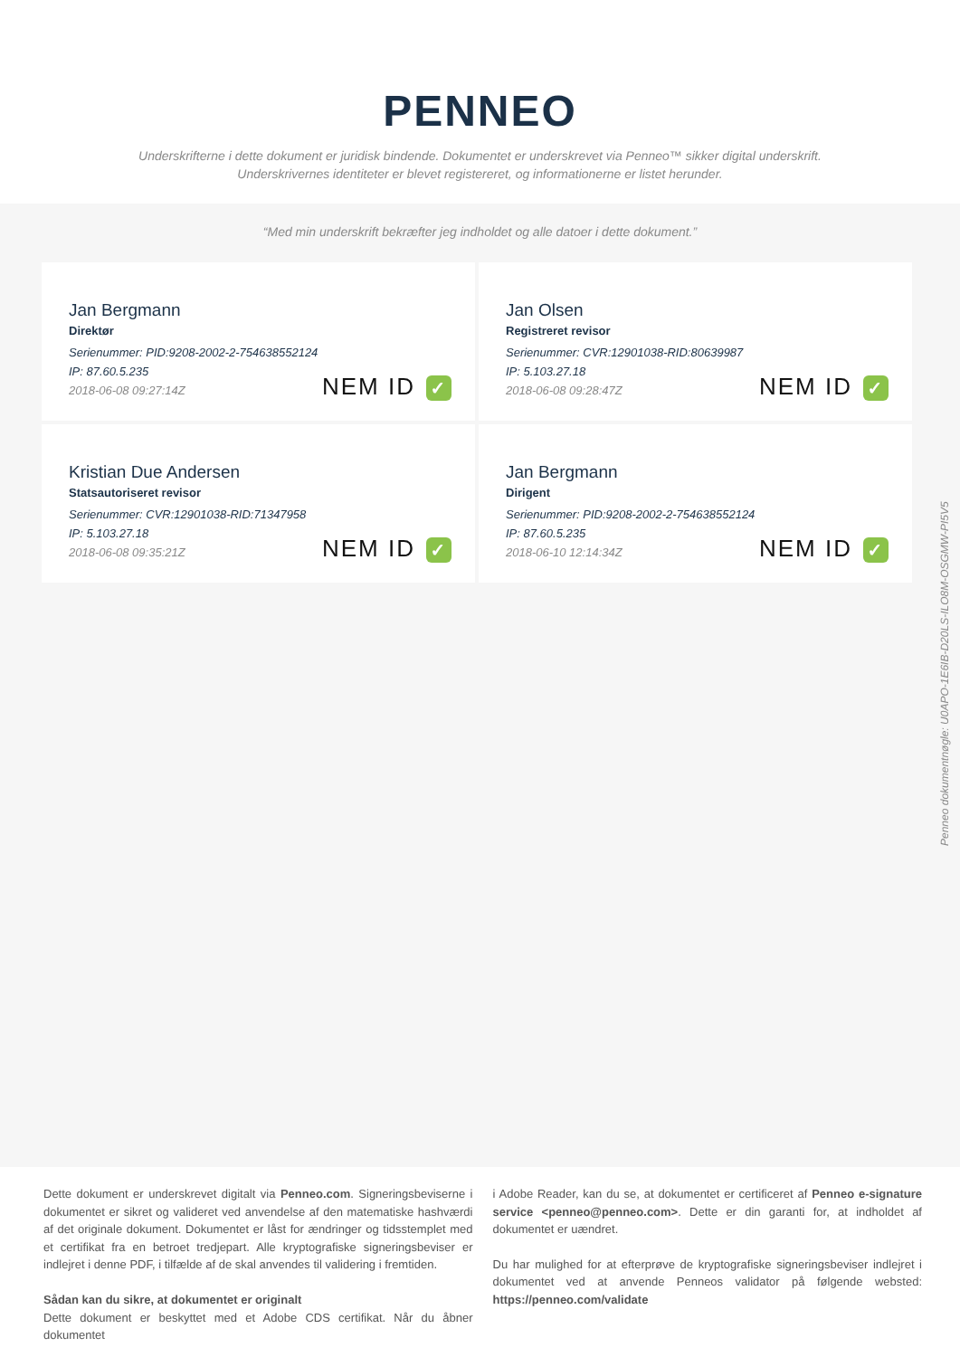PENNEO
Underskrifterne i dette dokument er juridisk bindende. Dokumentet er underskrevet via Penneo™ sikker digital underskrift.
Underskrivernes identiteter er blevet registereret, og informationerne er listet herunder.
“Med min underskrift bekræfter jeg indholdet og alle datoer i dette dokument.”
Jan Bergmann
Direktør
Serienummer: PID:9208-2002-2-754638552124
IP: 87.60.5.235
2018-06-08 09:27:14Z
NEM ID ✓
Jan Olsen
Registreret revisor
Serienummer: CVR:12901038-RID:80639987
IP: 5.103.27.18
2018-06-08 09:28:47Z
NEM ID ✓
Kristian Due Andersen
Statsautoriseret revisor
Serienummer: CVR:12901038-RID:71347958
IP: 5.103.27.18
2018-06-08 09:35:21Z
NEM ID ✓
Jan Bergmann
Dirigent
Serienummer: PID:9208-2002-2-754638552124
IP: 87.60.5.235
2018-06-10 12:14:34Z
NEM ID ✓
Penneo dokumentnøgle: U0APO-1E6IB-D20LS-ILO8M-OSGMW-PI5V5
Dette dokument er underskrevet digitalt via Penneo.com. Signeringsbeviserne i dokumentet er sikret og valideret ved anvendelse af den matematiske hashværdi af det originale dokument. Dokumentet er låst for ændringer og tidsstemplet med et certifikat fra en betroet tredjepart. Alle kryptografiske signeringsbeviser er indlejret i denne PDF, i tilfælde af de skal anvendes til validering i fremtiden.
Sådan kan du sikre, at dokumentet er originalt
Dette dokument er beskyttet med et Adobe CDS certifikat. Når du åbner dokumentet
i Adobe Reader, kan du se, at dokumentet er certificeret af Penneo e-signature service <penneo@penneo.com>. Dette er din garanti for, at indholdet af dokumentet er uændret.
Du har mulighed for at efterprøve de kryptografiske signeringsbeviser indlejret i dokumentet ved at anvende Penneos validator på følgende websted: https://penneo.com/validate